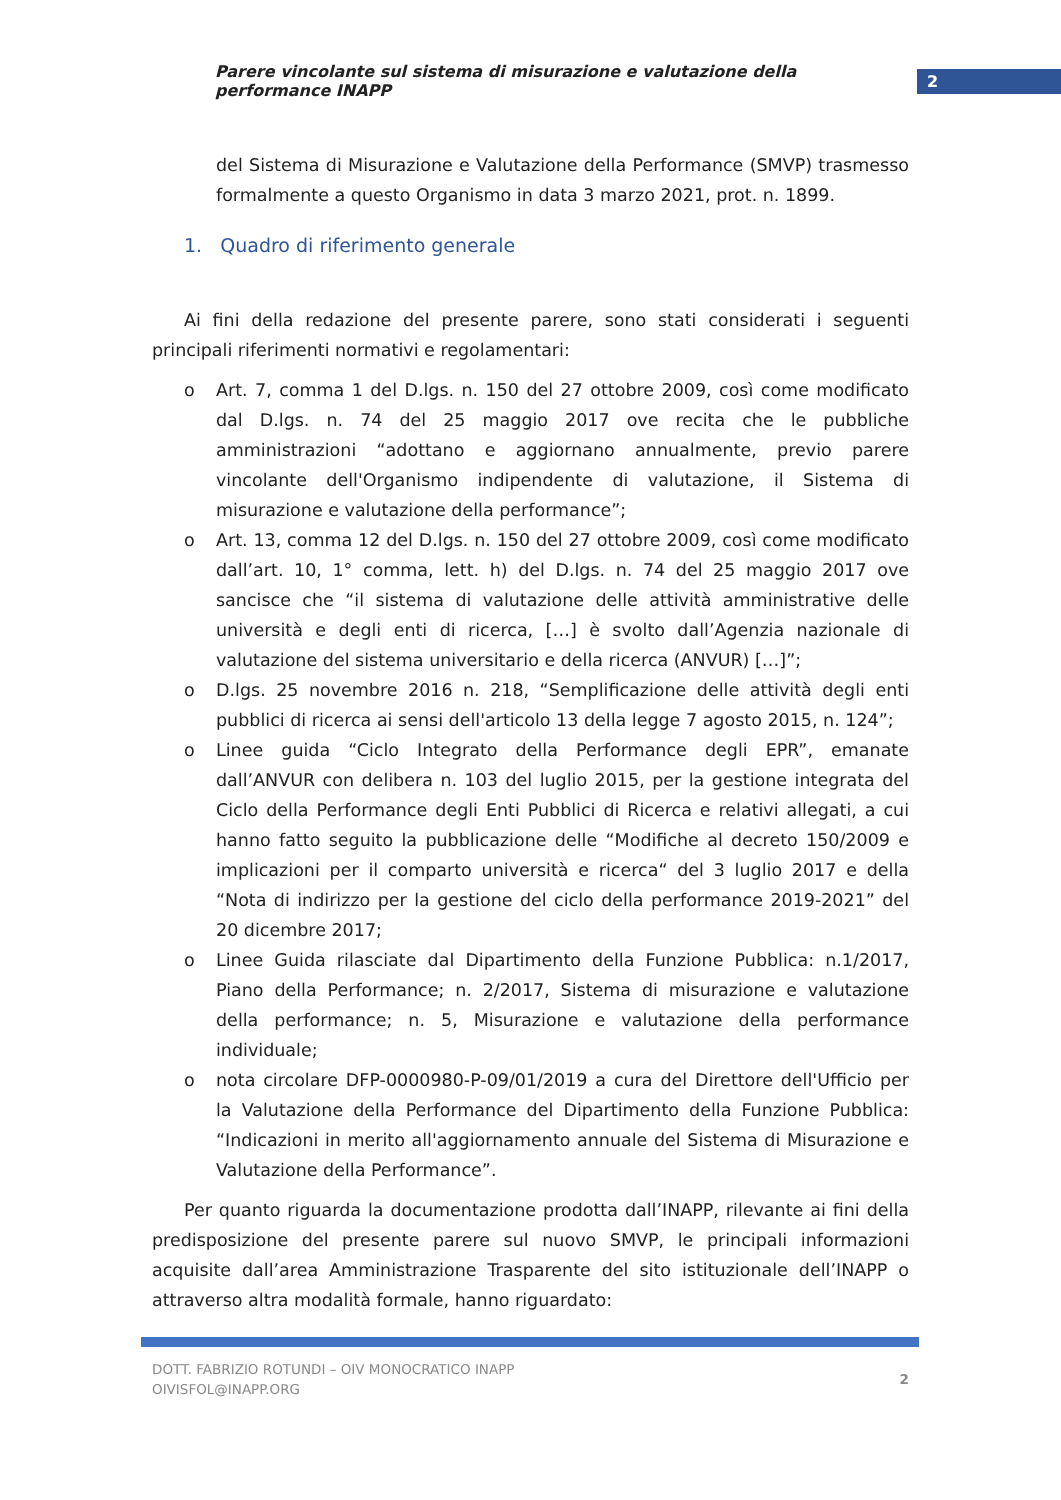Parere vincolante sul sistema di misurazione e valutazione della performance INAPP
2
del Sistema di Misurazione e Valutazione della Performance (SMVP) trasmesso formalmente a questo Organismo in data 3 marzo 2021, prot. n. 1899.
1. Quadro di riferimento generale
Ai fini della redazione del presente parere, sono stati considerati i seguenti principali riferimenti normativi e regolamentari:
o Art. 7, comma 1 del D.lgs. n. 150 del 27 ottobre 2009, così come modificato dal D.lgs. n. 74 del 25 maggio 2017 ove recita che le pubbliche amministrazioni “adottano e aggiornano annualmente, previo parere vincolante dell'Organismo indipendente di valutazione, il Sistema di misurazione e valutazione della performance”;
o Art. 13, comma 12 del D.lgs. n. 150 del 27 ottobre 2009, così come modificato dall’art. 10, 1° comma, lett. h) del D.lgs. n. 74 del 25 maggio 2017 ove sancisce che “il sistema di valutazione delle attività amministrative delle università e degli enti di ricerca, […] è svolto dall’Agenzia nazionale di valutazione del sistema universitario e della ricerca (ANVUR) […]”;
o D.lgs. 25 novembre 2016 n. 218, “Semplificazione delle attività degli enti pubblici di ricerca ai sensi dell'articolo 13 della legge 7 agosto 2015, n. 124”;
o Linee guida “Ciclo Integrato della Performance degli EPR”, emanate dall’ANVUR con delibera n. 103 del luglio 2015, per la gestione integrata del Ciclo della Performance degli Enti Pubblici di Ricerca e relativi allegati, a cui hanno fatto seguito la pubblicazione delle “Modifiche al decreto 150/2009 e implicazioni per il comparto università e ricerca“ del 3 luglio 2017 e della “Nota di indirizzo per la gestione del ciclo della performance 2019-2021” del 20 dicembre 2017;
o Linee Guida rilasciate dal Dipartimento della Funzione Pubblica: n.1/2017, Piano della Performance; n. 2/2017, Sistema di misurazione e valutazione della performance; n. 5, Misurazione e valutazione della performance individuale;
o nota circolare DFP-0000980-P-09/01/2019 a cura del Direttore dell'Ufficio per la Valutazione della Performance del Dipartimento della Funzione Pubblica: “Indicazioni in merito all'aggiornamento annuale del Sistema di Misurazione e Valutazione della Performance”.
Per quanto riguarda la documentazione prodotta dall’INAPP, rilevante ai fini della predisposizione del presente parere sul nuovo SMVP, le principali informazioni acquisite dall’area Amministrazione Trasparente del sito istituzionale dell’INAPP o attraverso altra modalità formale, hanno riguardato:
DOTT. FABRIZIO ROTUNDI – OIV MONOCRATICO INAPP
OIVISFOL@INAPP.ORG
2